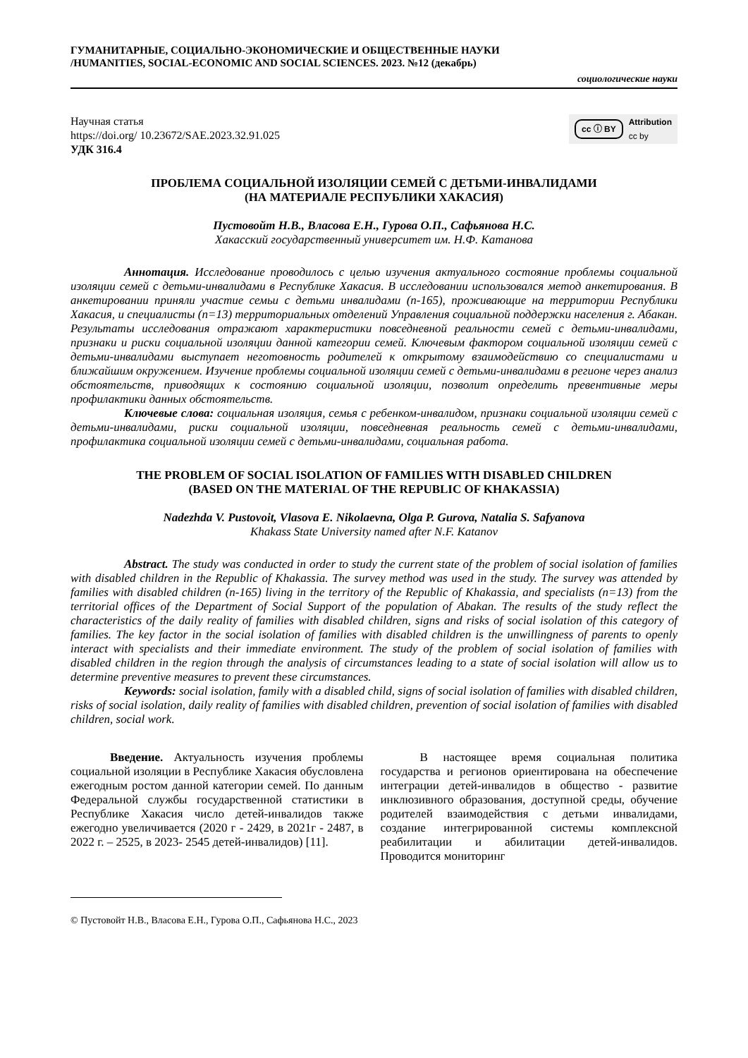ГУМАНИТАРНЫЕ, СОЦИАЛЬНО-ЭКОНОМИЧЕСКИЕ И ОБЩЕСТВЕННЫЕ НАУКИ
/HUMANITIES, SOCIAL-ECONOMIC AND SOCIAL SCIENCES. 2023. №12 (декабрь)
социологические науки
Научная статья
https://doi.org/ 10.23672/SAE.2023.32.91.025
УДК 316.4
cc ⓘ BY Attribution
cc by
ПРОБЛЕМА СОЦИАЛЬНОЙ ИЗОЛЯЦИИ СЕМЕЙ С ДЕТЬМИ-ИНВАЛИДАМИ
(НА МАТЕРИАЛЕ РЕСПУБЛИКИ ХАКАСИЯ)
Пустовойт Н.В., Власова Е.Н., Гурова О.П., Сафьянова Н.С.
Хакасский государственный университет им. Н.Ф. Катанова
Аннотация. Исследование проводилось с целью изучения актуального состояние проблемы социальной изоляции семей с детьми-инвалидами в Республике Хакасия. В исследовании использовался метод анкетирования. В анкетировании приняли участие семьи с детьми инвалидами (n-165), проживающие на территории Республики Хакасия, и специалисты (n=13) территориальных отделений Управления социальной поддержки населения г. Абакан. Результаты исследования отражают характеристики повседневной реальности семей с детьми-инвалидами, признаки и риски социальной изоляции данной категории семей. Ключевым фактором социальной изоляции семей с детьми-инвалидами выступает неготовность родителей к открытому взаимодействию со специалистами и ближайшим окружением. Изучение проблемы социальной изоляции семей с детьми-инвалидами в регионе через анализ обстоятельств, приводящих к состоянию социальной изоляции, позволит определить превентивные меры профилактики данных обстоятельств.
Ключевые слова: социальная изоляция, семья с ребенком-инвалидом, признаки социальной изоляции семей с детьми-инвалидами, риски социальной изоляции, повседневная реальность семей с детьми-инвалидами, профилактика социальной изоляции семей с детьми-инвалидами, социальная работа.
THE PROBLEM OF SOCIAL ISOLATION OF FAMILIES WITH DISABLED CHILDREN
(BASED ON THE MATERIAL OF THE REPUBLIC OF KHAKASSIA)
Nadezhda V. Pustovoit, Vlasova E. Nikolaevna, Olga P. Gurova, Natalia S. Safyanova
Khakass State University named after N.F. Katanov
Abstract. The study was conducted in order to study the current state of the problem of social isolation of families with disabled children in the Republic of Khakassia. The survey method was used in the study. The survey was attended by families with disabled children (n-165) living in the territory of the Republic of Khakassia, and specialists (n=13) from the territorial offices of the Department of Social Support of the population of Abakan. The results of the study reflect the characteristics of the daily reality of families with disabled children, signs and risks of social isolation of this category of families. The key factor in the social isolation of families with disabled children is the unwillingness of parents to openly interact with specialists and their immediate environment. The study of the problem of social isolation of families with disabled children in the region through the analysis of circumstances leading to a state of social isolation will allow us to determine preventive measures to prevent these circumstances.
Keywords: social isolation, family with a disabled child, signs of social isolation of families with disabled children, risks of social isolation, daily reality of families with disabled children, prevention of social isolation of families with disabled children, social work.
Введение. Актуальность изучения проблемы социальной изоляции в Республике Хакасия обусловлена ежегодным ростом данной категории семей. По данным Федеральной службы государственной статистики в Республике Хакасия число детей-инвалидов также ежегодно увеличивается (2020 г - 2429, в 2021г - 2487, в 2022 г. – 2525, в 2023- 2545 детей-инвалидов) [11].
В настоящее время социальная политика государства и регионов ориентирована на обеспечение интеграции детей-инвалидов в общество - развитие инклюзивного образования, доступной среды, обучение родителей взаимодействия с детьми инвалидами, создание интегрированной системы комплексной реабилитации и абилитации детей-инвалидов. Проводится мониторинг
© Пустовойт Н.В., Власова Е.Н., Гурова О.П., Сафьянова Н.С., 2023